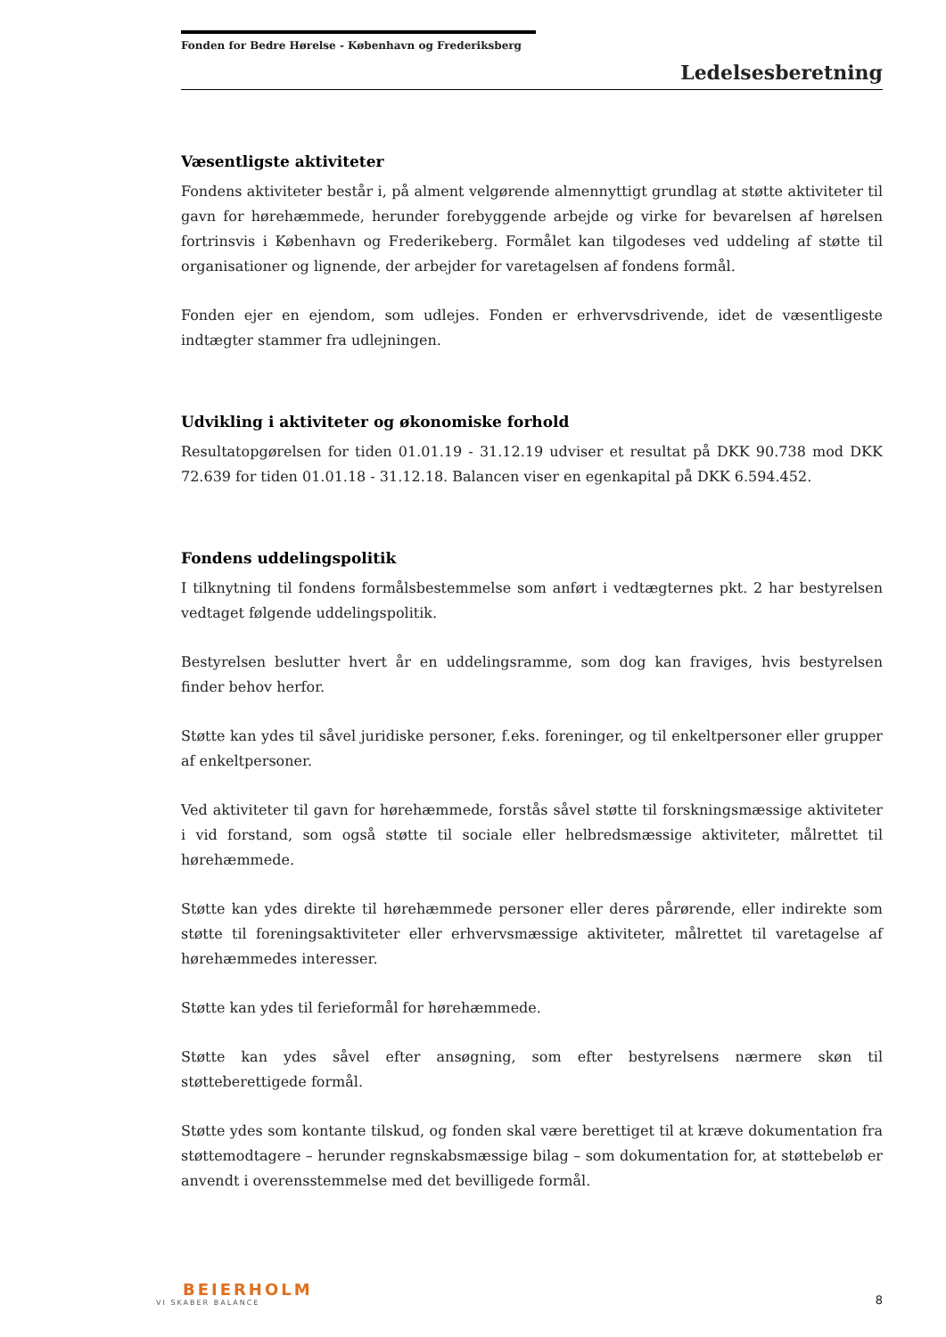Fonden for Bedre Hørelse - København og Frederiksberg
Ledelsesberetning
Væsentligste aktiviteter
Fondens aktiviteter består i, på alment velgørende almennyttigt grundlag at støtte aktiviteter til gavn for hørehæmmede, herunder forebyggende arbejde og virke for bevarelsen af hørelsen fortrinsvis i København og Frederikeberg. Formålet kan tilgodeses ved uddeling af støtte til organisationer og lignende, der arbejder for varetagelsen af fondens formål.
Fonden ejer en ejendom, som udlejes. Fonden er erhvervsdrivende, idet de væsentligeste indtægter stammer fra udlejningen.
Udvikling i aktiviteter og økonomiske forhold
Resultatopgørelsen for tiden 01.01.19 - 31.12.19 udviser et resultat på DKK 90.738 mod DKK 72.639 for tiden 01.01.18 - 31.12.18. Balancen viser en egenkapital på DKK 6.594.452.
Fondens uddelingspolitik
I tilknytning til fondens formålsbestemmelse som anført i vedtægternes pkt. 2 har bestyrelsen vedtaget følgende uddelingspolitik.
Bestyrelsen beslutter hvert år en uddelingsramme, som dog kan fraviges, hvis bestyrelsen finder behov herfor.
Støtte kan ydes til såvel juridiske personer, f.eks. foreninger, og til enkeltpersoner eller grupper af enkeltpersoner.
Ved aktiviteter til gavn for hørehæmmede, forstås såvel støtte til forskningsmæssige aktiviteter i vid forstand, som også støtte til sociale eller helbredsmæssige aktiviteter, målrettet til hørehæmmede.
Støtte kan ydes direkte til hørehæmmede personer eller deres pårørende, eller indirekte som støtte til foreningsaktiviteter eller erhvervsmæssige aktiviteter, målrettet til varetagelse af hørehæmmedes interesser.
Støtte kan ydes til ferieformål for hørehæmmede.
Støtte kan ydes såvel efter ansøgning, som efter bestyrelsens nærmere skøn til støtteberettigede formål.
Støtte ydes som kontante tilskud, og fonden skal være berettiget til at kræve dokumentation fra støttemodtagere – herunder regnskabsmæssige bilag – som dokumentation for, at støttebeløb er anvendt i overensstemmelse med det bevilligede formål.
BEIERHOLM
VI SKABER BALANCE
8